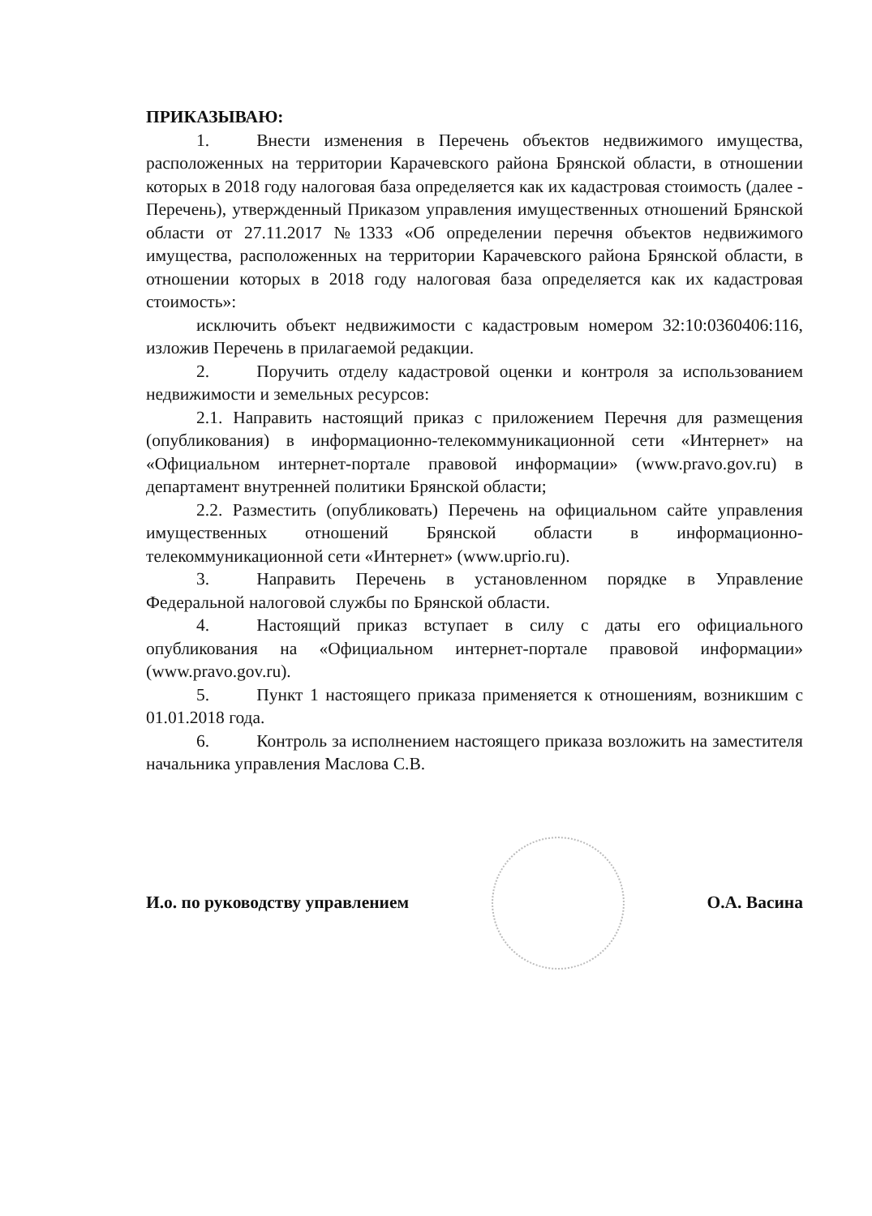ПРИКАЗЫВАЮ:
1. Внести изменения в Перечень объектов недвижимого имущества, расположенных на территории Карачевского района Брянской области, в отношении которых в 2018 году налоговая база определяется как их кадастровая стоимость (далее - Перечень), утвержденный Приказом управления имущественных отношений Брянской области от 27.11.2017 №1333 «Об определении перечня объектов недвижимого имущества, расположенных на территории Карачевского района Брянской области, в отношении которых в 2018 году налоговая база определяется как их кадастровая стоимость»:
исключить объект недвижимости с кадастровым номером 32:10:0360406:116, изложив Перечень в прилагаемой редакции.
2. Поручить отделу кадастровой оценки и контроля за использованием недвижимости и земельных ресурсов:
2.1. Направить настоящий приказ с приложением Перечня для размещения (опубликования) в информационно-телекоммуникационной сети «Интернет» на «Официальном интернет-портале правовой информации» (www.pravo.gov.ru) в департамент внутренней политики Брянской области;
2.2. Разместить (опубликовать) Перечень на официальном сайте управления имущественных отношений Брянской области в информационно-телекоммуникационной сети «Интернет» (www.uprio.ru).
3. Направить Перечень в установленном порядке в Управление Федеральной налоговой службы по Брянской области.
4. Настоящий приказ вступает в силу с даты его официального опубликования на «Официальном интернет-портале правовой информации» (www.pravo.gov.ru).
5. Пункт 1 настоящего приказа применяется к отношениям, возникшим с 01.01.2018 года.
6. Контроль за исполнением настоящего приказа возложить на заместителя начальника управления Маслова С.В.
И.о. по руководству управлением
О.А. Васина